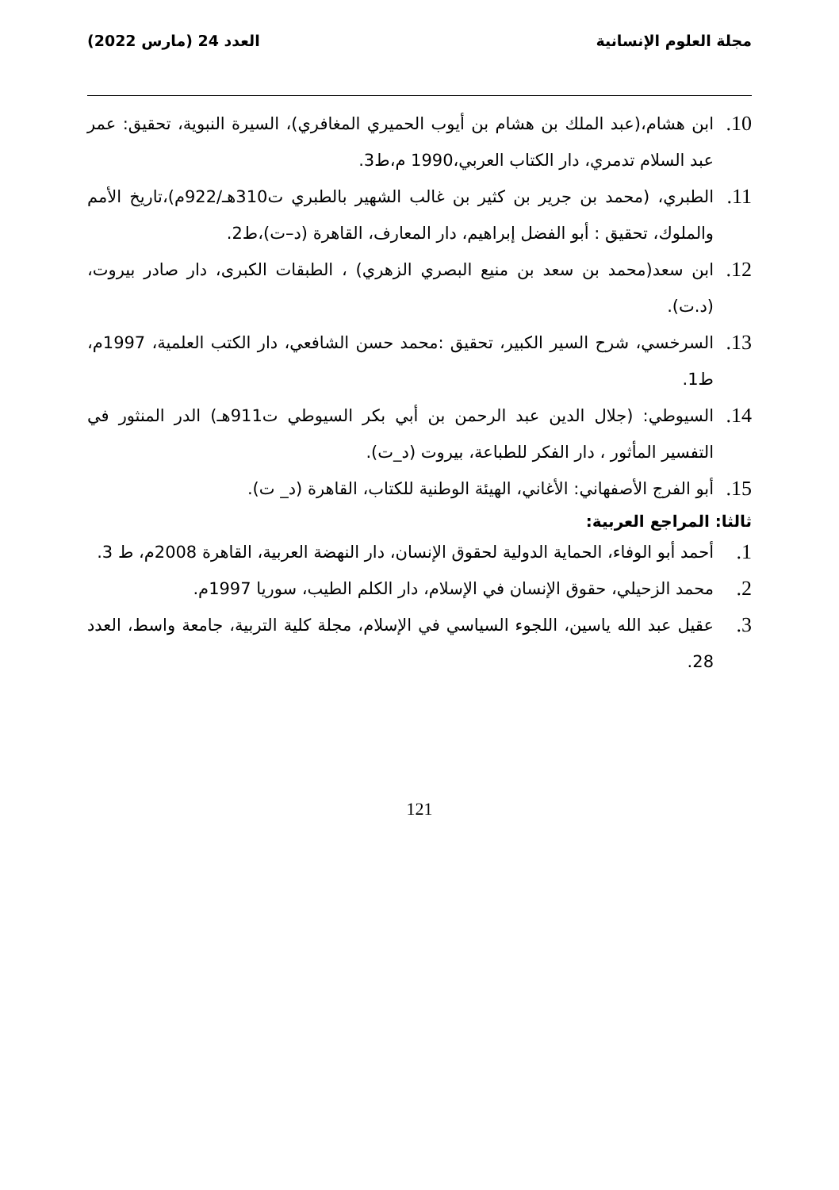مجلة العلوم الإنسانية العدد 24 (مارس 2022)
10. ابن هشام،(عبد الملك بن هشام بن أيوب الحميري المغافري)، السيرة النبوية، تحقيق: عمر عبد السلام تدمري، دار الكتاب العربي،1990 م،ط3.
11. الطبري، (محمد بن جرير بن كثير بن غالب الشهير بالطبري ت310هـ/922م)،تاريخ الأمم والملوك، تحقيق : أبو الفضل إبراهيم، دار المعارف، القاهرة (د–ت)،ط2.
12. ابن سعد(محمد بن سعد بن منيع البصري الزهري) ، الطبقات الكبرى، دار صادر بيروت، (د.ت).
13. السرخسي، شرح السير الكبير، تحقيق :محمد حسن الشافعي، دار الكتب العلمية، 1997م، ط1.
14. السيوطي: (جلال الدين عبد الرحمن بن أبي بكر السيوطي ت911هـ) الدر المنثور في التفسير المأثور ، دار الفكر للطباعة، بيروت (د_ت).
15. أبو الفرج الأصفهاني: الأغاني، الهيئة الوطنية للكتاب، القاهرة (د_ ت).
ثالثا: المراجع العربية:
1. أحمد أبو الوفاء، الحماية الدولية لحقوق الإنسان، دار النهضة العربية، القاهرة 2008م، ط 3.
2. محمد الزحيلي، حقوق الإنسان في الإسلام، دار الكلم الطيب، سوريا 1997م.
3. عقيل عبد الله ياسين، اللجوء السياسي في الإسلام، مجلة كلية التربية، جامعة واسط، العدد 28.
121